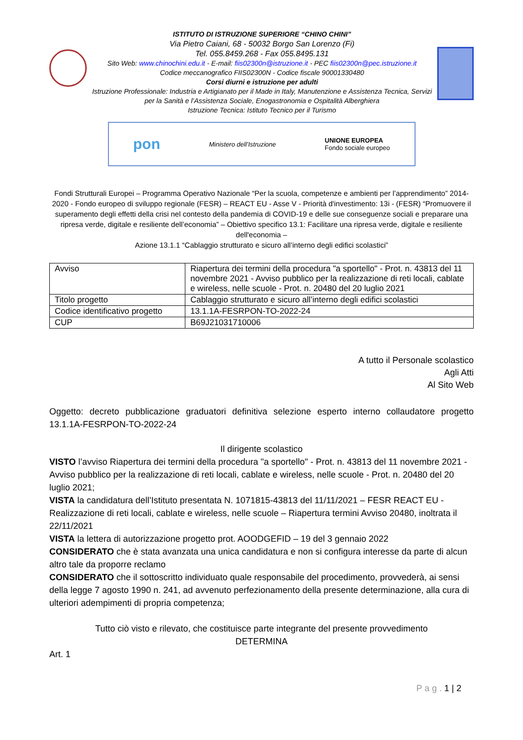ISTITUTO DI ISTRUZIONE SUPERIORE “CHINO CHINI”
Via Pietro Caiani, 68 - 50032 Borgo San Lorenzo (Fi)
Tel. 055.8459.268 - Fax 055.8495.131
Sito Web: www.chinochini.edu.it - E-mail: fiis02300n@istruzione.it - PEC fiis02300n@pec.istruzione.it
Codice meccanografico FIIS02300N - Codice fiscale 90001330480
Corsi diurni e istruzione per adulti
Istruzione Professionale: Industria e Artigianato per il Made in Italy, Manutenzione e Assistenza Tecnica, Servizi per la Sanità e l’Assistenza Sociale, Enogastronomia e Ospitalità Alberghiera
Istruzione Tecnica: Istituto Tecnico per il Turismo
pon Ministero dell’Istruzione UNIONE EUROPEA
Fondo sociale europeo
Fondi Strutturali Europei – Programma Operativo Nazionale “Per la scuola, competenze e ambienti per l’apprendimento” 2014-2020 - Fondo europeo di sviluppo regionale (FESR) – REACT EU - Asse V - Priorità d'investimento: 13i - (FESR) “Promuovere il superamento degli effetti della crisi nel contesto della pandemia di COVID-19 e delle sue conseguenze sociali e preparare una ripresa verde, digitale e resiliente dell’economia” – Obiettivo specifico 13.1: Facilitare una ripresa verde, digitale e resiliente dell'economia –
Azione 13.1.1 “Cablaggio strutturato e sicuro all’interno degli edifici scolastici”
| Avviso | Riapertura dei termini della procedura "a sportello" - Prot. n. 43813 del 11 novembre 2021 - Avviso pubblico per la realizzazione di reti locali, cablate e wireless, nelle scuole - Prot. n. 20480 del 20 luglio 2021 |
| Titolo progetto | Cablaggio strutturato e sicuro all’interno degli edifici scolastici |
| Codice identificativo progetto | 13.1.1A-FESRPON-TO-2022-24 |
| CUP | B69J21031710006 |
A tutto il Personale scolastico
Agli Atti
Al Sito Web
Oggetto: decreto pubblicazione graduatori definitiva selezione esperto interno collaudatore progetto 13.1.1A-FESRPON-TO-2022-24
Il dirigente scolastico
VISTO l’avviso Riapertura dei termini della procedura "a sportello" - Prot. n. 43813 del 11 novembre 2021 - Avviso pubblico per la realizzazione di reti locali, cablate e wireless, nelle scuole - Prot. n. 20480 del 20 luglio 2021;
VISTA la candidatura dell’Istituto presentata N. 1071815-43813 del 11/11/2021 – FESR REACT EU - Realizzazione di reti locali, cablate e wireless, nelle scuole – Riapertura termini Avviso 20480, inoltrata il 22/11/2021
VISTA la lettera di autorizzazione progetto prot. AOODGEFID – 19 del 3 gennaio 2022
CONSIDERATO che è stata avanzata una unica candidatura e non si configura interesse da parte di alcun altro tale da proporre reclamo
CONSIDERATO che il sottoscritto individuato quale responsabile del procedimento, provvederà, ai sensi della legge 7 agosto 1990 n. 241, ad avvenuto perfezionamento della presente determinazione, alla cura di ulteriori adempimenti di propria competenza;
Tutto ciò visto e rilevato, che costituisce parte integrante del presente provvedimento
DETERMINA
Art. 1
P a g . 1 | 2